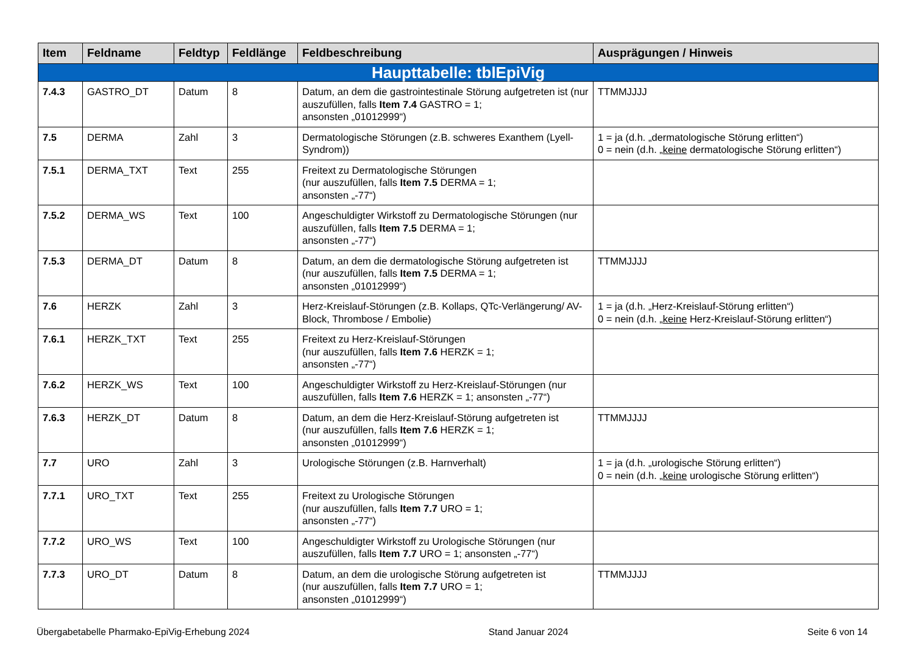| Item | Feldname | Feldtyp | Feldlänge | Feldbeschreibung | Ausprägungen / Hinweis |
| --- | --- | --- | --- | --- | --- |
| Haupttabelle: tblEpiVig | | | | | |
| 7.4.3 | GASTRO_DT | Datum | 8 | Datum, an dem die gastrointestinale Störung aufgetreten ist (nur auszufüllen, falls Item 7.4 GASTRO = 1; ansonsten „01012999“) | TTMMJJJJ |
| 7.5 | DERMA | Zahl | 3 | Dermatologische Störungen (z.B. schweres Exanthem (Lyell-Syndrom)) | 1 = ja (d.h. „dermatologische Störung erlitten“) 0 = nein (d.h. „ keine dermatologische Störung erlitten“) |
| 7.5.1 | DERMA_TXT | Text | 255 | Freitext zu Dermatologische Störungen (nur auszufüllen, falls Item 7.5 DERMA = 1; ansonsten „-77“) | |
| 7.5.2 | DERMA_WS | Text | 100 | Angeschuldigter Wirkstoff zu Dermatologische Störungen (nur auszufüllen, falls Item 7.5 DERMA = 1; ansonsten „-77“) | |
| 7.5.3 | DERMA_DT | Datum | 8 | Datum, an dem die dermatologische Störung aufgetreten ist (nur auszufüllen, falls Item 7.5 DERMA = 1; ansonsten „01012999“) | TTMMJJJJ |
| 7.6 | HERZK | Zahl | 3 | Herz-Kreislauf-Störungen (z.B. Kollaps, QTc-Verlängerung/ AV-Block, Thrombose / Embolie) | 1 = ja (d.h. „Herz-Kreislauf-Störung erlitten“) 0 = nein (d.h. „ keine Herz-Kreislauf-Störung erlitten“) |
| 7.6.1 | HERZK_TXT | Text | 255 | Freitext zu Herz-Kreislauf-Störungen (nur auszufüllen, falls Item 7.6 HERZK = 1; ansonsten „-77“) | |
| 7.6.2 | HERZK_WS | Text | 100 | Angeschuldigter Wirkstoff zu Herz-Kreislauf-Störungen (nur auszufüllen, falls Item 7.6 HERZK = 1; ansonsten „-77“) | |
| 7.6.3 | HERZK_DT | Datum | 8 | Datum, an dem die Herz-Kreislauf-Störung aufgetreten ist (nur auszufüllen, falls Item 7.6 HERZK = 1; ansonsten „01012999“) | TTMMJJJJ |
| 7.7 | URO | Zahl | 3 | Urologische Störungen (z.B. Harnverhalt) | 1 = ja (d.h. „urologische Störung erlitten“) 0 = nein (d.h. „ keine urologische Störung erlitten“) |
| 7.7.1 | URO_TXT | Text | 255 | Freitext zu Urologische Störungen (nur auszufüllen, falls Item 7.7 URO = 1; ansonsten „-77“) | |
| 7.7.2 | URO_WS | Text | 100 | Angeschuldigter Wirkstoff zu Urologische Störungen (nur auszufüllen, falls Item 7.7 URO = 1; ansonsten „-77“) | |
| 7.7.3 | URO_DT | Datum | 8 | Datum, an dem die urologische Störung aufgetreten ist (nur auszufüllen, falls Item 7.7 URO = 1; ansonsten „01012999“) | TTMMJJJJ |
Übergabetabelle Pharmako-EpiVig-Erhebung 2024 Stand Januar 2024 Seite 6 von 14